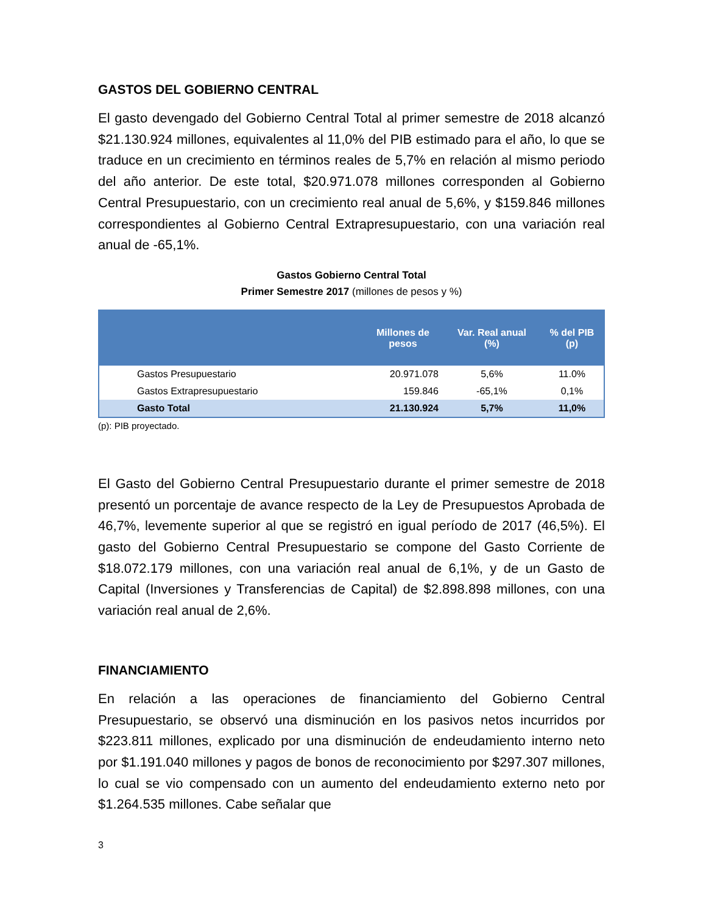GASTOS DEL GOBIERNO CENTRAL
El gasto devengado del Gobierno Central Total al primer semestre de 2018 alcanzó $21.130.924 millones, equivalentes al 11,0% del PIB estimado para el año, lo que se traduce en un crecimiento en términos reales de 5,7% en relación al mismo periodo del año anterior. De este total, $20.971.078 millones corresponden al Gobierno Central Presupuestario, con un crecimiento real anual de 5,6%, y $159.846 millones correspondientes al Gobierno Central Extrapresupuestario, con una variación real anual de -65,1%.
Gastos Gobierno Central Total
Primer Semestre 2017 (millones de pesos y %)
| | Millones de pesos | Var. Real anual (%) | % del PIB (p) |
| --- | --- | --- | --- |
| Gastos Presupuestario | 20.971.078 | 5,6% | 11.0% |
| Gastos Extrapresupuestario | 159.846 | -65,1% | 0,1% |
| Gasto Total | 21.130.924 | 5,7% | 11,0% |
(p): PIB proyectado.
El Gasto del Gobierno Central Presupuestario durante el primer semestre de 2018 presentó un porcentaje de avance respecto de la Ley de Presupuestos Aprobada de 46,7%, levemente superior al que se registró en igual período de 2017 (46,5%). El gasto del Gobierno Central Presupuestario se compone del Gasto Corriente de $18.072.179 millones, con una variación real anual de 6,1%, y de un Gasto de Capital (Inversiones y Transferencias de Capital) de $2.898.898 millones, con una variación real anual de 2,6%.
FINANCIAMIENTO
En relación a las operaciones de financiamiento del Gobierno Central Presupuestario, se observó una disminución en los pasivos netos incurridos por $223.811 millones, explicado por una disminución de endeudamiento interno neto por $1.191.040 millones y pagos de bonos de reconocimiento por $297.307 millones, lo cual se vio compensado con un aumento del endeudamiento externo neto por $1.264.535 millones. Cabe señalar que
3